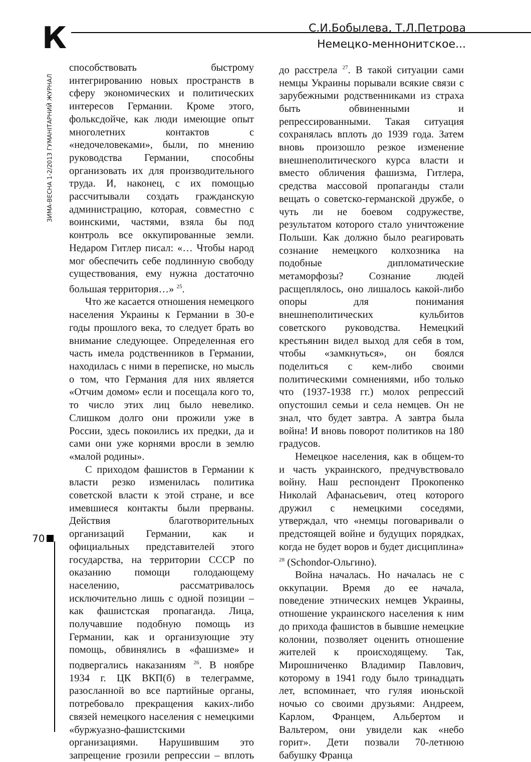К
С.И.Бобылева, Т.Л.Петрова
Немецко-меннонитское...
ЗИМА-ВЕСНА 1-2/2013 ГУМАНІТАРНИЙ ЖУРНАЛ
70
способствовать быстрому интегрированию новых пространств в сферу экономических и политических интересов Германии. Кроме этого, фольксдойче, как люди имеющие опыт многолетних контактов с «недочеловеками», были, по мнению руководства Германии, способны организовать их для производительного труда. И, наконец, с их помощью рассчитывали создать гражданскую администрацию, которая, совместно с воинскими, частями, взяла бы под контроль все оккупированные земли. Недаром Гитлер писал: «… Чтобы народ мог обеспечить себе подлинную свободу существования, ему нужна достаточно большая территория…» <sup>25</sup>.
Что же касается отношения немецкого населения Украины к Германии в 30-е годы прошлого века, то следует брать во внимание следующее. Определенная его часть имела родственников в Германии, находилась с ними в переписке, но мысль о том, что Германия для них является «Отчим домом» если и посещала кого то, то число этих лиц было невелико. Слишком долго они прожили уже в России, здесь покоились их предки, да и сами они уже корнями вросли в землю «малой родины».
С приходом фашистов в Германии к власти резко изменилась политика советской власти к этой стране, и все имевшиеся контакты были прерваны. Действия благотворительных организаций Германии, как и официальных представителей этого государства, на территории СССР по оказанию помощи голодающему населению, рассматривалось исключительно лишь с одной позиции – как фашистская пропаганда. Лица, получавшие подобную помощь из Германии, как и организующие эту помощь, обвинялись в «фашизме» и подвергались наказаниям <sup>26</sup>. В ноябре 1934 г. ЦК ВКП(б) в телеграмме, разосланной во все партийные органы, потребовало прекращения каких-либо связей немецкого населения с немецкими «буржуазно-фашистскими организациями. Нарушившим это запрещение грозили репрессии – вплоть до расстрела <sup>27</sup>. В такой ситуации сами немцы Украины порывали всякие связи с зарубежными родственниками из страха быть обвиненными и репрессированными. Такая ситуация сохранялась вплоть до 1939 года. Затем вновь произошло резкое изменение внешнеполитического курса власти и вместо обличения фашизма, Гитлера, средства массовой пропаганды стали вещать о советско-германской дружбе, о чуть ли не боевом содружестве, результатом которого стало уничтожение Польши. Как должно было реагировать сознание немецкого колхозника на подобные дипломатические метаморфозы? Сознание людей расщеплялось, оно лишалось какой-либо опоры для понимания внешнеполитических кульбитов советского руководства. Немецкий крестьянин видел выход для себя в том, чтобы «замкнуться», он боялся поделиться с кем-либо своими политическими сомнениями, ибо только что (1937-1938 гг.) молох репрессий опустошил семьи и села немцев. Он не знал, что будет завтра. А завтра была война! И вновь поворот политиков на 180 градусов.
Немецкое населения, как в общем-то и часть украинского, предчувствовало войну. Наш респондент Прокопенко Николай Афанасьевич, отец которого дружил с немецкими соседями, утверждал, что «немцы поговаривали о предстоящей войне и будущих порядках, когда не будет воров и будет дисциплина» <sup>28</sup> (Schondor-Ольгино).
Война началась. Но началась не с оккупации. Время до ее начала, поведение этнических немцев Украины, отношение украинского населения к ним до прихода фашистов в бывшие немецкие колонии, позволяет оценить отношение жителей к происходящему. Так, Мирошниченко Владимир Павлович, которому в 1941 году было тринадцать лет, вспоминает, что гуляя июньской ночью со своими друзьями: Андреем, Карлом, Францем, Альбертом и Вальтером, они увидели как «небо горит». Дети позвали 70-летнюю бабушку Франца